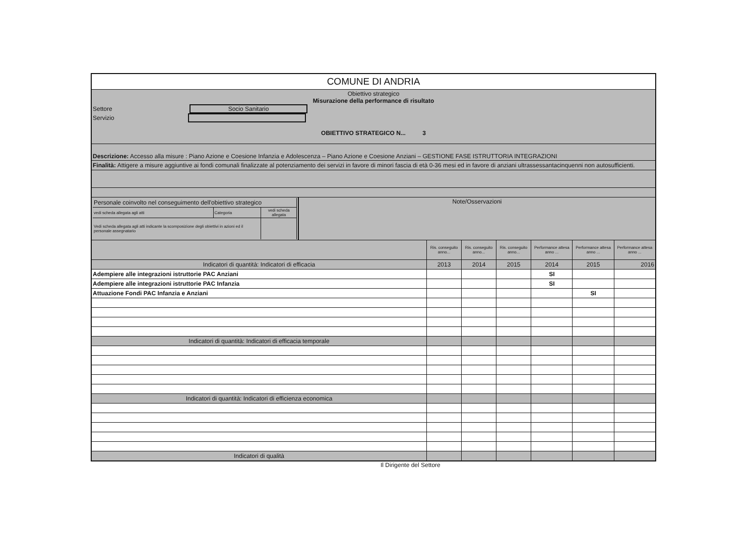| COMUNE DI ANDRIA | | | | | | |
| Obiettivo strategico Misurazione della performance di risultato Settore Socio Sanitario Servizio OBIETTIVO STRATEGICO N... 3 | | | | | | |
| Descrizione: Accesso alla misure : Piano Azione e Coesione Infanzia e Adolescenza – Piano Azione e Coesione Anziani – GESTIONE FASE ISTRUTTORIA INTEGRAZIONI | | | | | | |
| Finalità: Attigere a misure aggiuntive ai fondi comunali finalizzate al potenziamento dei servizi in favore di minori fascia di età 0-36 mesi ed in favore di anziani ultrassessantacinquenni non autosufficienti. | | | | | | |
| / / Personale coinvolto nel conseguimento dell'obiettivo strategico / / / / vedi scheda allegata agli atti / Categoria / vedi scheda allegata / / Vedi scheda allegata agli atti indicante la scomposizione degli obiettivi in azioni ed il personale assegnatario / / / / Note/Osservazioni / | | | | | | |
| | Ris. conseguito anno... | Ris. conseguito anno... | Ris. conseguito anno... | Performance attesa anno ... | Performance attesa anno ... | Performance attesa anno ... |
| Indicatori di quantità: Indicatori di efficacia | 2013 | 2014 | 2015 | 2014 | 2015 | 2016 |
| Adempiere alle integrazioni istruttorie PAC Anziani | | | | SI | | |
| Adempiere alle integrazioni istruttorie PAC Infanzia | | | | SI | | |
| Attuazione Fondi PAC Infanzia e Anziani | | | | | SI | |
| Indicatori di quantità: Indicatori di efficacia temporale | | | | | | |
| Indicatori di quantità: Indicatori di efficienza economica | | | | | | |
| Indicatori di qualità | | | | | | |
Il Dirigente del Settore